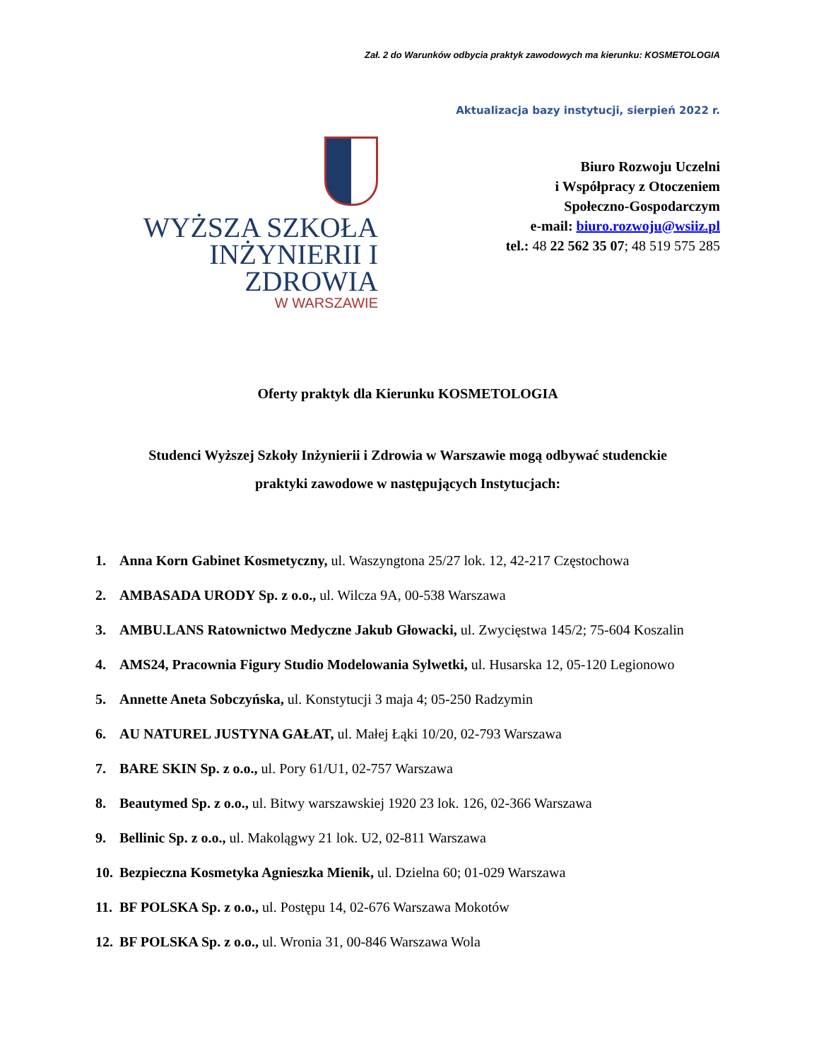Zał. 2 do Warunków odbycia praktyk zawodowych ma kierunku: KOSMETOLOGIA
Aktualizacja bazy instytucji, sierpień 2022 r.
WYŻSZA SZKOŁA
INŻYNIERII I ZDROWIA
W WARSZAWIE
Biuro Rozwoju Uczelni
i Współpracy z Otoczeniem
Społeczno-Gospodarczym
e-mail: biuro.rozwoju@wsiiz.pl
tel.: 48 22 562 35 07; 48 519 575 285
Oferty praktyk dla Kierunku KOSMETOLOGIA
Studenci Wyższej Szkoły Inżynierii i Zdrowia w Warszawie mogą odbywać studenckie
praktyki zawodowe w następujących Instytucjach:
1. Anna Korn Gabinet Kosmetyczny, ul. Waszyngtona 25/27 lok. 12, 42-217 Częstochowa
2. AMBASADA URODY Sp. z o.o., ul. Wilcza 9A, 00-538 Warszawa
3. AMBU.LANS Ratownictwo Medyczne Jakub Głowacki, ul. Zwycięstwa 145/2; 75-604 Koszalin
4. AMS24, Pracownia Figury Studio Modelowania Sylwetki, ul. Husarska 12, 05-120 Legionowo
5. Annette Aneta Sobczyńska, ul. Konstytucji 3 maja 4; 05-250 Radzymin
6. AU NATUREL JUSTYNA GAŁAT, ul. Małej Łąki 10/20, 02-793 Warszawa
7. BARE SKIN Sp. z o.o., ul. Pory 61/U1, 02-757 Warszawa
8. Beautymed Sp. z o.o., ul. Bitwy warszawskiej 1920 23 lok. 126, 02-366 Warszawa
9. Bellinic Sp. z o.o., ul. Makolągwy 21 lok. U2, 02-811 Warszawa
10. Bezpieczna Kosmetyka Agnieszka Mienik, ul. Dzielna 60; 01-029 Warszawa
11. BF POLSKA Sp. z o.o., ul. Postępu 14, 02-676 Warszawa Mokotów
12. BF POLSKA Sp. z o.o., ul. Wronia 31, 00-846 Warszawa Wola